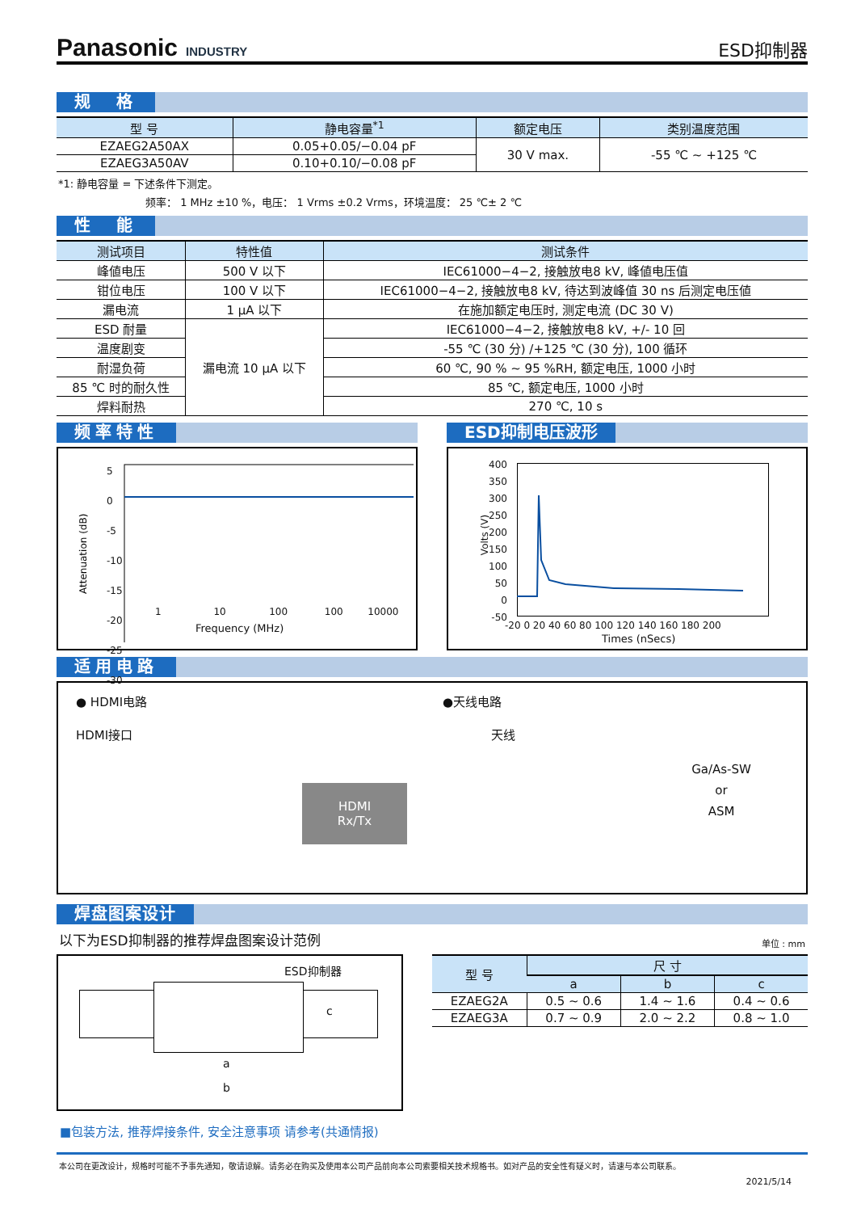Panasonic INDUSTRY
ESD抑制器
规　格
| 型 号 | 静电容量<sup>*1</sup> | 额定电压 | 类别温度范围 |
| --- | --- | --- | --- |
| EZAEG2A50AX | 0.05+0.05/−0.04 pF | 30 V max. | -55 ℃ ~ +125 ℃ |
| EZAEG3A50AV | 0.10+0.10/−0.08 pF | | |
*1: 静电容量 = 下述条件下测定。
频率： 1 MHz ±10 %，电压： 1 Vrms ±0.2 Vrms，环境温度： 25 ℃± 2 ℃
性　能
| 测试项目 | 特性值 | 测试条件 |
| --- | --- | --- |
| 峰値电压 | 500 V 以下 | IEC61000−4−2, 接触放电8 kV, 峰値电压值 |
| 钳位电压 | 100 V 以下 | IEC61000−4−2, 接触放电8 kV, 待达到波峰值 30 ns 后测定电压値 |
| 漏电流 | 1 μA 以下 | 在施加额定电压时, 测定电流 (DC 30 V) |
| ESD 耐量 | 漏电流 10 μA 以下 | IEC61000−4−2, 接触放电8 kV, +/- 10 回 |
| 温度剧变 | | -55 ℃ (30 分) /+125 ℃ (30 分), 100 循环 |
| 耐湿负荷 | | 60 ℃, 90 % ~ 95 %RH, 额定电压, 1000 小时 |
| 85 ℃ 时的耐久性 | | 85 ℃, 额定电压, 1000 小时 |
| 焊料耐热 | | 270 ℃, 10 s |
频率特性
Attenuation (dB)
5
0
-5
-10
-15
-20
-25
-30
1 10 100 100 10000
Frequency (MHz)
ESD抑制电压波形
400
350
300
250
200
150
100
50
0
-50
Volts (V)
-20 0 20 40 60 80 100 120 140 160 180 200
Times (nSecs)
适用电路
● HDMI电路
HDMI接口
HDMI
Rx/Tx
●天线电路
天线
Ga/As-SW
or
ASM
焊盘图案设计
以下为ESD抑制器的推荐焊盘图案设计范例
单位 : mm
ESD抑制器
c
a
b
| 型 号 | 尺 寸 | | |
| --- | --- | --- | --- |
| | a | b | c |
| EZAEG2A | 0.5 ~ 0.6 | 1.4 ~ 1.6 | 0.4 ~ 0.6 |
| EZAEG3A | 0.7 ~ 0.9 | 2.0 ~ 2.2 | 0.8 ~ 1.0 |
■包装方法, 推荐焊接条件, 安全注意事项 请参考(共通情报)
本公司在更改设计，规格时可能不予事先通知，敬请谅解。请务必在购买及使用本公司产品前向本公司索要相关技术规格书。如对产品的安全性有疑义时，请速与本公司联系。
2021/5/14